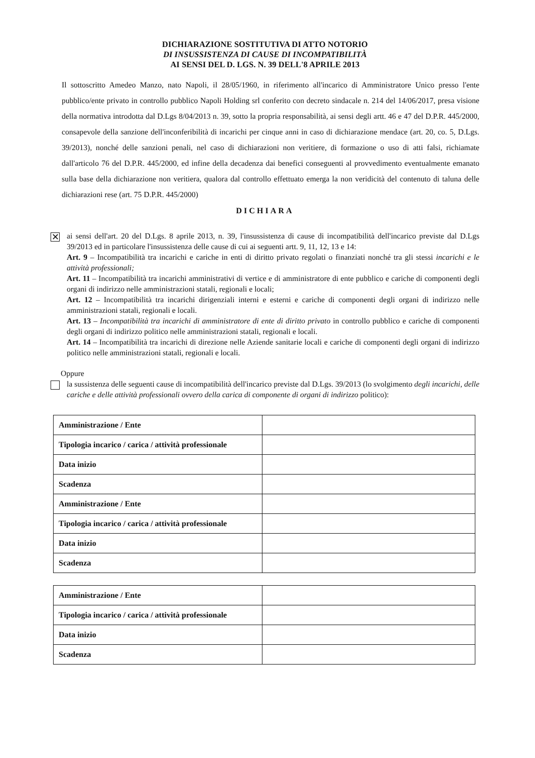DICHIARAZIONE SOSTITUTIVA DI ATTO NOTORIO
DI INSUSSISTENZA DI CAUSE DI INCOMPATIBILITÀ
AI SENSI DEL D. LGS. N. 39 DELL'8 APRILE 2013
Il sottoscritto Amedeo Manzo, nato Napoli, il 28/05/1960, in riferimento all'incarico di Amministratore Unico presso l'ente pubblico/ente privato in controllo pubblico Napoli Holding srl conferito con decreto sindacale n. 214 del 14/06/2017, presa visione della normativa introdotta dal D.Lgs 8/04/2013 n. 39, sotto la propria responsabilità, ai sensi degli artt. 46 e 47 del D.P.R. 445/2000, consapevole della sanzione dell'inconferibilità di incarichi per cinque anni in caso di dichiarazione mendace (art. 20, co. 5, D.Lgs. 39/2013), nonché delle sanzioni penali, nel caso di dichiarazioni non veritiere, di formazione o uso di atti falsi, richiamate dall'articolo 76 del D.P.R. 445/2000, ed infine della decadenza dai benefici conseguenti al provvedimento eventualmente emanato sulla base della dichiarazione non veritiera, qualora dal controllo effettuato emerga la non veridicità del contenuto di taluna delle dichiarazioni rese (art. 75 D.P.R. 445/2000)
DICHIARA
✕
ai sensi dell'art. 20 del D.Lgs. 8 aprile 2013, n. 39, l'insussistenza di cause di incompatibilità dell'incarico previste dal D.Lgs 39/2013 ed in particolare l'insussistenza delle cause di cui ai seguenti artt. 9, 11, 12, 13 e 14:
Art. 9 – Incompatibilità tra incarichi e cariche in enti di diritto privato regolati o finanziati nonché tra gli stessi incarichi e le attività professionali;
Art. 11 – Incompatibilità tra incarichi amministrativi di vertice e di amministratore di ente pubblico e cariche di componenti degli organi di indirizzo nelle amministrazioni statali, regionali e locali;
Art. 12 – Incompatibilità tra incarichi dirigenziali interni e esterni e cariche di componenti degli organi di indirizzo nelle amministrazioni statali, regionali e locali.
Art. 13 – Incompatibilità tra incarichi di amministratore di ente di diritto privato in controllo pubblico e cariche di componenti degli organi di indirizzo politico nelle amministrazioni statali, regionali e locali.
Art. 14 – Incompatibilità tra incarichi di direzione nelle Aziende sanitarie locali e cariche di componenti degli organi di indirizzo politico nelle amministrazioni statali, regionali e locali.
Oppure
la sussistenza delle seguenti cause di incompatibilità dell'incarico previste dal D.Lgs. 39/2013 (lo svolgimento degli incarichi, delle cariche e delle attività professionali ovvero della carica di componente di organi di indirizzo politico):
| Amministrazione / Ente | |
| Tipologia incarico / carica / attività professionale | |
| Data inizio | |
| Scadenza | |
| Amministrazione / Ente | |
| Tipologia incarico / carica / attività professionale | |
| Data inizio | |
| Scadenza | |
| Amministrazione / Ente | |
| Tipologia incarico / carica / attività professionale | |
| Data inizio | |
| Scadenza | |